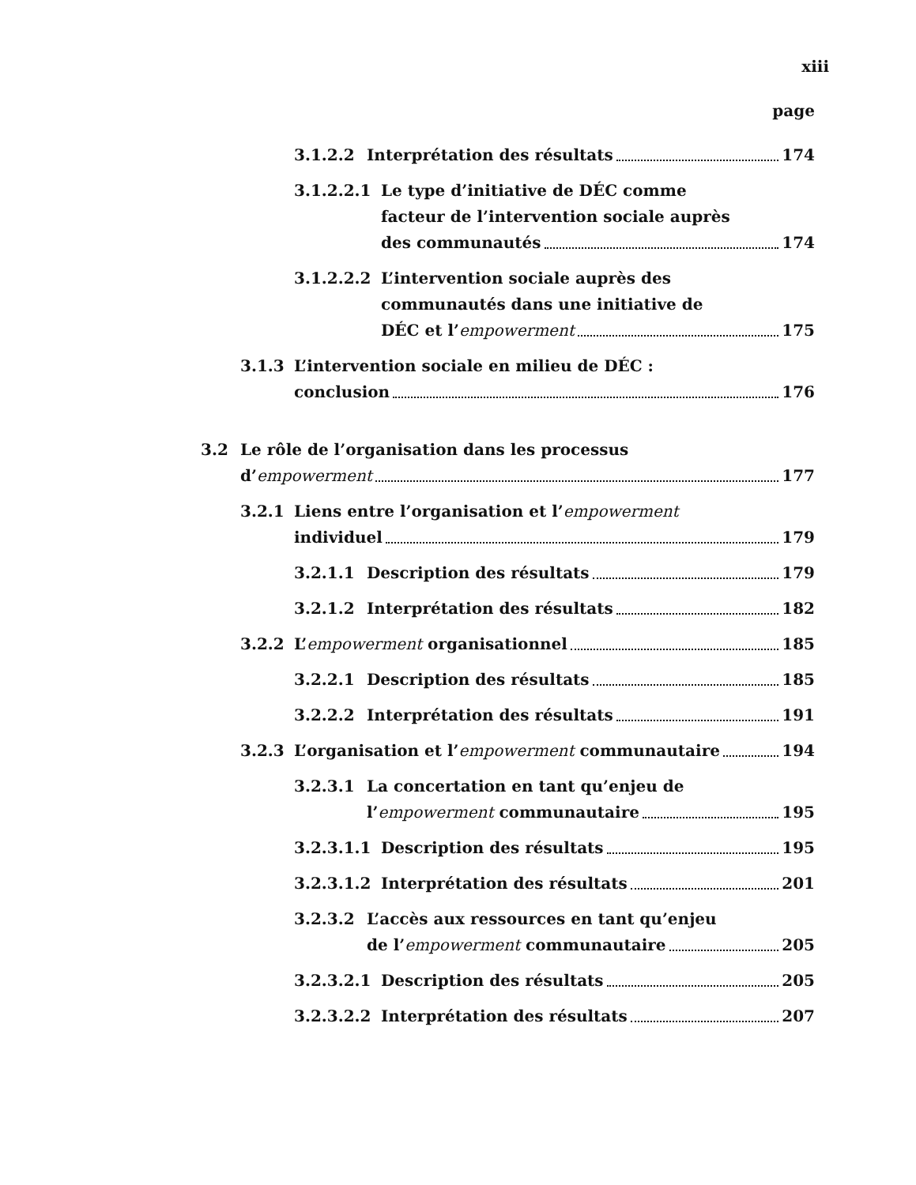xiii
page
3.1.2.2 Interprétation des résultats 174
3.1.2.2.1 Le type d’initiative de DÉC comme
facteur de l’intervention sociale auprès
des communautés 174
3.1.2.2.2 L’intervention sociale auprès des
communautés dans une initiative de
DÉC et l’empowerment 175
3.1.3 L’intervention sociale en milieu de DÉC :
conclusion 176
3.2 Le rôle de l’organisation dans les processus
d’empowerment 177
3.2.1 Liens entre l’organisation et l’empowerment
individuel 179
3.2.1.1 Description des résultats 179
3.2.1.2 Interprétation des résultats 182
3.2.2 L’empowerment organisationnel 185
3.2.2.1 Description des résultats 185
3.2.2.2 Interprétation des résultats 191
3.2.3 L’organisation et l’empowerment communautaire 194
3.2.3.1 La concertation en tant qu’enjeu de
l’empowerment communautaire 195
3.2.3.1.1 Description des résultats 195
3.2.3.1.2 Interprétation des résultats 201
3.2.3.2 L’accès aux ressources en tant qu’enjeu
de l’empowerment communautaire 205
3.2.3.2.1 Description des résultats 205
3.2.3.2.2 Interprétation des résultats 207